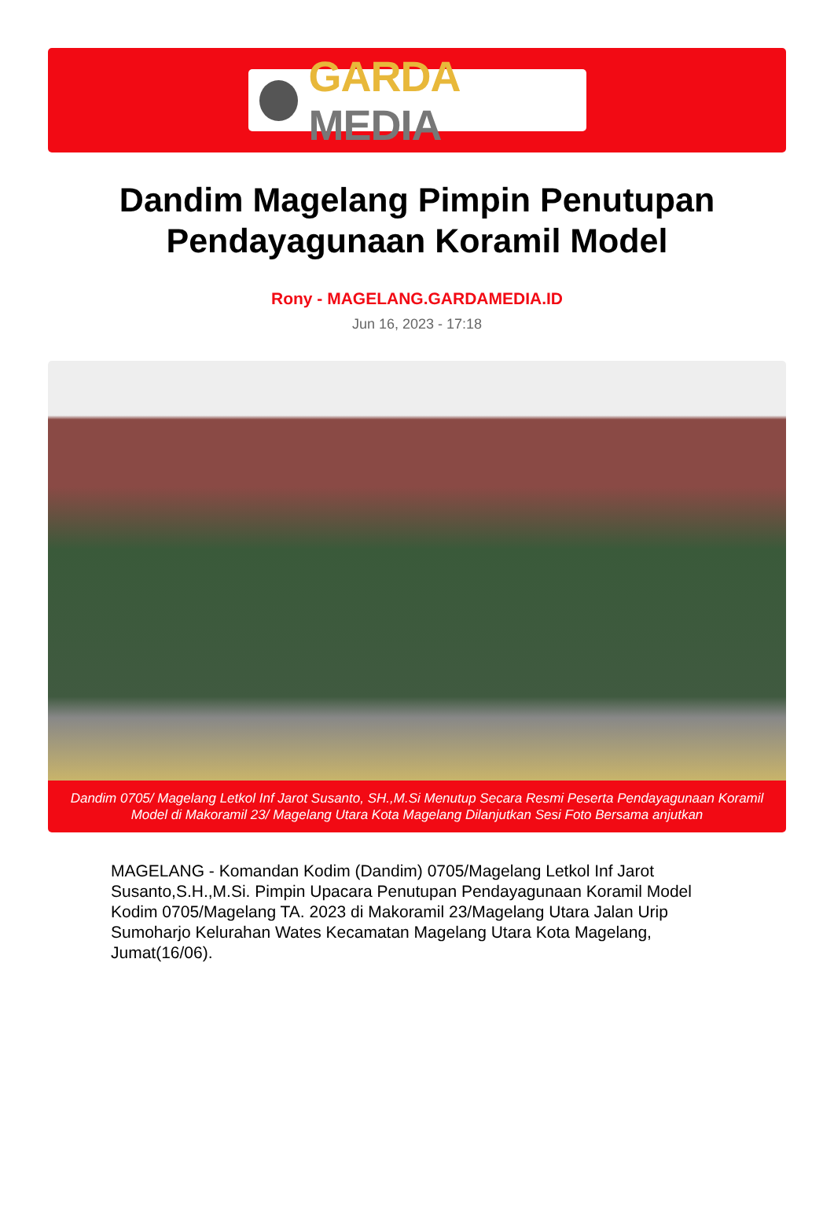GARDA MEDIA
Dandim Magelang Pimpin Penutupan Pendayagunaan Koramil Model
Rony - MAGELANG.GARDAMEDIA.ID
Jun 16, 2023 - 17:18
Dandim 0705/ Magelang Letkol Inf Jarot Susanto, SH.,M.Si Menutup Secara Resmi Peserta Pendayagunaan Koramil Model di Makoramil 23/ Magelang Utara Kota Magelang Dilanjutkan Sesi Foto Bersama anjutkan
MAGELANG - Komandan Kodim (Dandim) 0705/Magelang Letkol Inf Jarot Susanto,S.H.,M.Si. Pimpin Upacara Penutupan Pendayagunaan Koramil Model Kodim 0705/Magelang TA. 2023 di Makoramil 23/Magelang Utara Jalan Urip Sumoharjo Kelurahan Wates Kecamatan Magelang Utara Kota Magelang, Jumat(16/06).